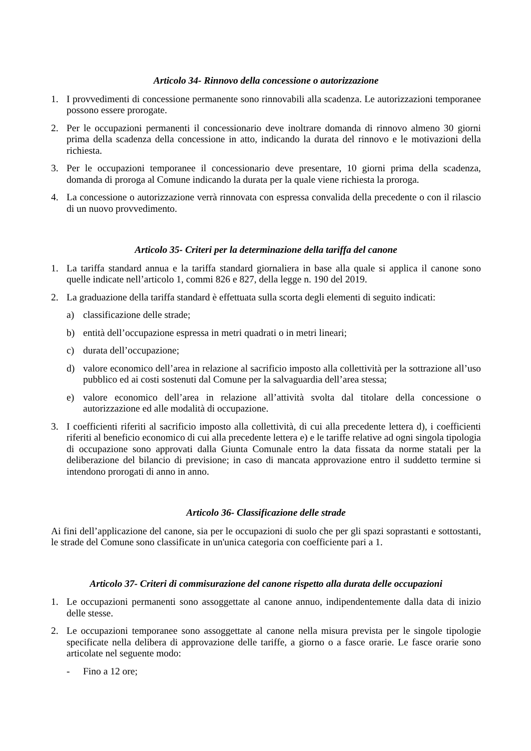Articolo 34- Rinnovo della concessione o autorizzazione
1. I provvedimenti di concessione permanente sono rinnovabili alla scadenza. Le autorizzazioni temporanee possono essere prorogate.
2. Per le occupazioni permanenti il concessionario deve inoltrare domanda di rinnovo almeno 30 giorni prima della scadenza della concessione in atto, indicando la durata del rinnovo e le motivazioni della richiesta.
3. Per le occupazioni temporanee il concessionario deve presentare, 10 giorni prima della scadenza, domanda di proroga al Comune indicando la durata per la quale viene richiesta la proroga.
4. La concessione o autorizzazione verrà rinnovata con espressa convalida della precedente o con il rilascio di un nuovo provvedimento.
Articolo 35- Criteri per la determinazione della tariffa del canone
1. La tariffa standard annua e la tariffa standard giornaliera in base alla quale si applica il canone sono quelle indicate nell’articolo 1, commi 826 e 827, della legge n. 190 del 2019.
2. La graduazione della tariffa standard è effettuata sulla scorta degli elementi di seguito indicati:
a) classificazione delle strade;
b) entità dell’occupazione espressa in metri quadrati o in metri lineari;
c) durata dell’occupazione;
d) valore economico dell’area in relazione al sacrificio imposto alla collettività per la sottrazione all’uso pubblico ed ai costi sostenuti dal Comune per la salvaguardia dell’area stessa;
e) valore economico dell’area in relazione all’attività svolta dal titolare della concessione o autorizzazione ed alle modalità di occupazione.
3. I coefficienti riferiti al sacrificio imposto alla collettività, di cui alla precedente lettera d), i coefficienti riferiti al beneficio economico di cui alla precedente lettera e) e le tariffe relative ad ogni singola tipologia di occupazione sono approvati dalla Giunta Comunale entro la data fissata da norme statali per la deliberazione del bilancio di previsione; in caso di mancata approvazione entro il suddetto termine si intendono prorogati di anno in anno.
Articolo 36- Classificazione delle strade
Ai fini dell’applicazione del canone, sia per le occupazioni di suolo che per gli spazi soprastanti e sottostanti, le strade del Comune sono classificate in un'unica categoria con coefficiente pari a 1.
Articolo 37- Criteri di commisurazione del canone rispetto alla durata delle occupazioni
1. Le occupazioni permanenti sono assoggettate al canone annuo, indipendentemente dalla data di inizio delle stesse.
2. Le occupazioni temporanee sono assoggettate al canone nella misura prevista per le singole tipologie specificate nella delibera di approvazione delle tariffe, a giorno o a fasce orarie. Le fasce orarie sono articolate nel seguente modo:
- Fino a 12 ore;